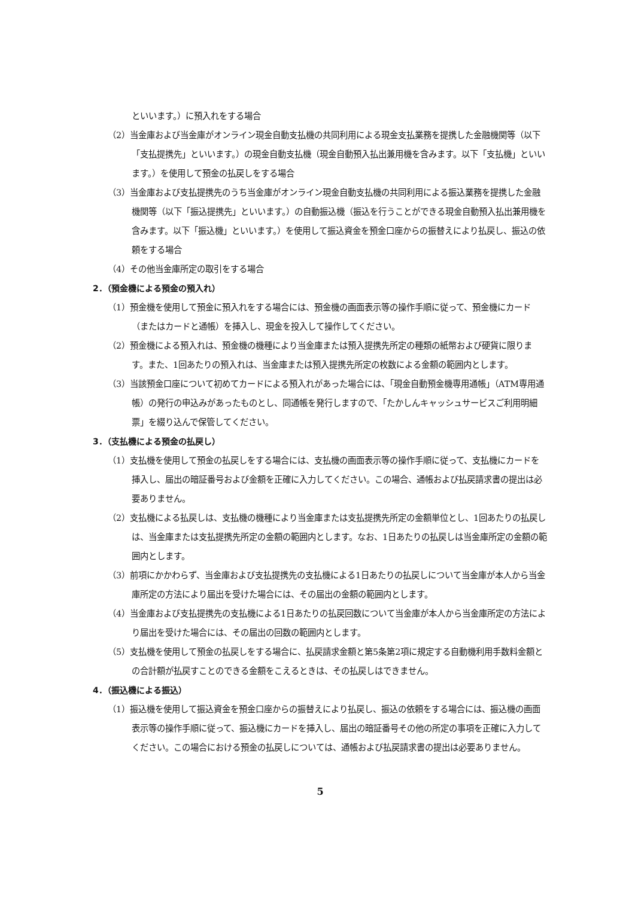といいます。）に預入れをする場合
（2）当金庫および当金庫がオンライン現金自動支払機の共同利用による現金支払業務を提携した金融機関等（以下「支払提携先」といいます。）の現金自動支払機（現金自動預入払出兼用機を含みます。以下「支払機」といいます。）を使用して預金の払戻しをする場合
（3）当金庫および支払提携先のうち当金庫がオンライン現金自動支払機の共同利用による振込業務を提携した金融機関等（以下「振込提携先」といいます。）の自動振込機（振込を行うことができる現金自動預入払出兼用機を含みます。以下「振込機」といいます。）を使用して振込資金を預金口座からの振替えにより払戻し、振込の依頼をする場合
（4）その他当金庫所定の取引をする場合
2．（預金機による預金の預入れ）
（1）預金機を使用して預金に預入れをする場合には、預金機の画面表示等の操作手順に従って、預金機にカード（またはカードと通帳）を挿入し、現金を投入して操作してください。
（2）預金機による預入れは、預金機の機種により当金庫または預入提携先所定の種類の紙幣および硬貨に限ります。また、1回あたりの預入れは、当金庫または預入提携先所定の枚数による金額の範囲内とします。
（3）当該預金口座について初めてカードによる預入れがあった場合には、「現金自動預金機専用通帳」（ATM専用通帳）の発行の申込みがあったものとし、同通帳を発行しますので、「たかしんキャッシュサービスご利用明細票」を綴り込んで保管してください。
3．（支払機による預金の払戻し）
（1）支払機を使用して預金の払戻しをする場合には、支払機の画面表示等の操作手順に従って、支払機にカードを挿入し、届出の暗証番号および金額を正確に入力してください。この場合、通帳および払戻請求書の提出は必要ありません。
（2）支払機による払戻しは、支払機の機種により当金庫または支払提携先所定の金額単位とし、1回あたりの払戻しは、当金庫または支払提携先所定の金額の範囲内とします。なお、1日あたりの払戻しは当金庫所定の金額の範囲内とします。
（3）前項にかかわらず、当金庫および支払提携先の支払機による1日あたりの払戻しについて当金庫が本人から当金庫所定の方法により届出を受けた場合には、その届出の金額の範囲内とします。
（4）当金庫および支払提携先の支払機による1日あたりの払戻回数について当金庫が本人から当金庫所定の方法により届出を受けた場合には、その届出の回数の範囲内とします。
（5）支払機を使用して預金の払戻しをする場合に、払戻請求金額と第5条第2項に規定する自動機利用手数料金額との合計額が払戻すことのできる金額をこえるときは、その払戻しはできません。
4．（振込機による振込）
（1）振込機を使用して振込資金を預金口座からの振替えにより払戻し、振込の依頼をする場合には、振込機の画面表示等の操作手順に従って、振込機にカードを挿入し、届出の暗証番号その他の所定の事項を正確に入力してください。この場合における預金の払戻しについては、通帳および払戻請求書の提出は必要ありません。
5